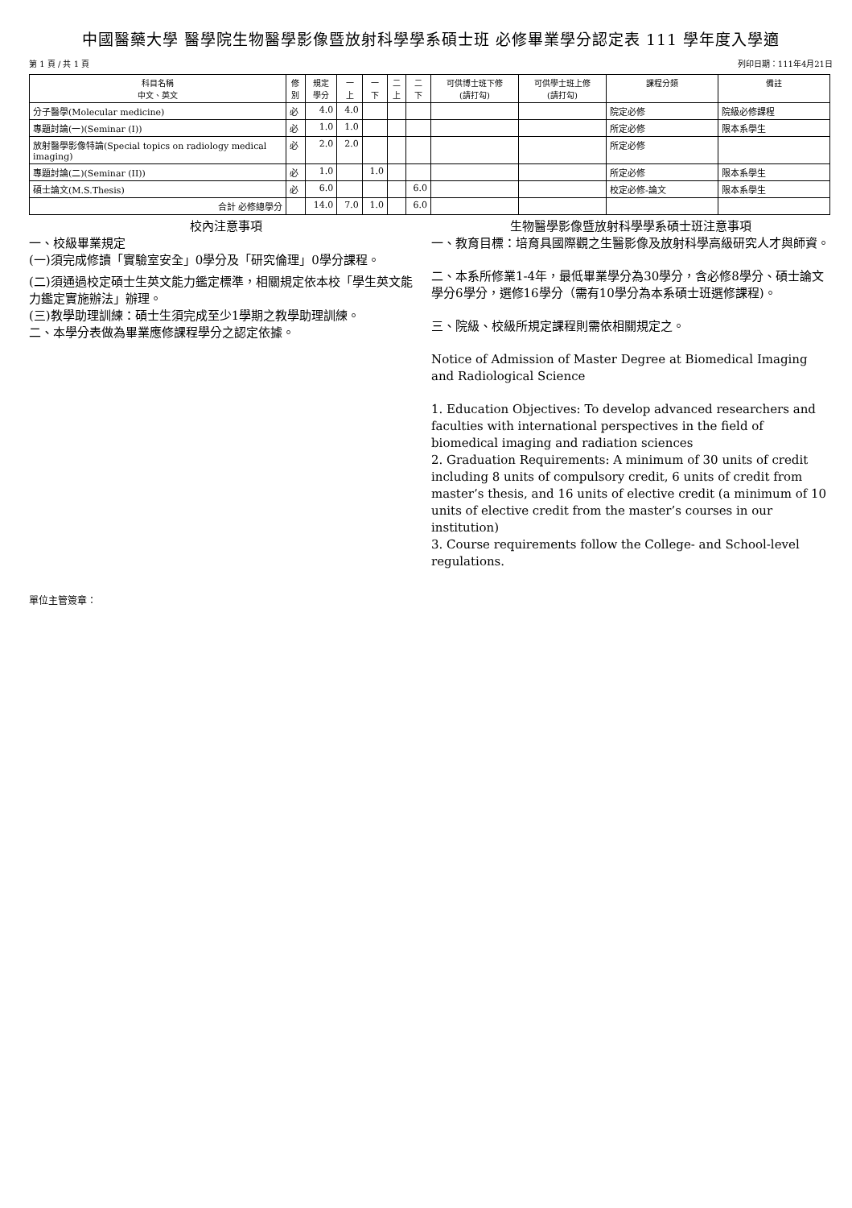中國醫藥大學 醫學院生物醫學影像暨放射科學學系碩士班 必修畢業學分認定表 111 學年度入學適
第 1 頁 / 共 1 頁 列印日期：111年4月21日
| 科目名稱 中文、英文 | 修 別 | 規定 學分 | 一 上 | 一 下 | 二 上 | 二 下 | 可供博士班下修 (請打勾) | 可供學士班上修 (請打勾) | 課程分類 | 備註 |
| --- | --- | --- | --- | --- | --- | --- | --- | --- | --- | --- |
| 分子醫學(Molecular medicine) | 必 | 4.0 | 4.0 | | | | | | 院定必修 | 院級必修課程 |
| 專題討論(一)(Seminar (I)) | 必 | 1.0 | 1.0 | | | | | | 所定必修 | 限本系學生 |
| 放射醫學影像特論(Special topics on radiology medical imaging) | 必 | 2.0 | 2.0 | | | | | | 所定必修 | |
| 專題討論(二)(Seminar (II)) | 必 | 1.0 | | 1.0 | | | | | 所定必修 | 限本系學生 |
| 碩士論文(M.S.Thesis) | 必 | 6.0 | | | | 6.0 | | | 校定必修-論文 | 限本系學生 |
| 合計 必修總學分 | | 14.0 | 7.0 | 1.0 | | 6.0 | | | | |
校內注意事項
一、校級畢業規定
(一)須完成修讀「實驗室安全」0學分及「研究倫理」0學分課程。
(二)須通過校定碩士生英文能力鑑定標準，相關規定依本校「學生英文能力鑑定實施辦法」辦理。
(三)教學助理訓練：碩士生須完成至少1學期之教學助理訓練。
二、本學分表做為畢業應修課程學分之認定依據。
生物醫學影像暨放射科學學系碩士班注意事項
一、教育目標：培育具國際觀之生醫影像及放射科學高級研究人才與師資。
二、本系所修業1-4年，最低畢業學分為30學分，含必修8學分、碩士論文學分6學分，選修16學分（需有10學分為本系碩士班選修課程)。
三、院級、校級所規定課程則需依相關規定之。
Notice of Admission of Master Degree at Biomedical Imaging and Radiological Science
1. Education Objectives: To develop advanced researchers and faculties with international perspectives in the field of biomedical imaging and radiation sciences
2. Graduation Requirements: A minimum of 30 units of credit including 8 units of compulsory credit, 6 units of credit from master’s thesis, and 16 units of elective credit (a minimum of 10 units of elective credit from the master’s courses in our institution)
3. Course requirements follow the College- and School-level regulations.
單位主管簽章：